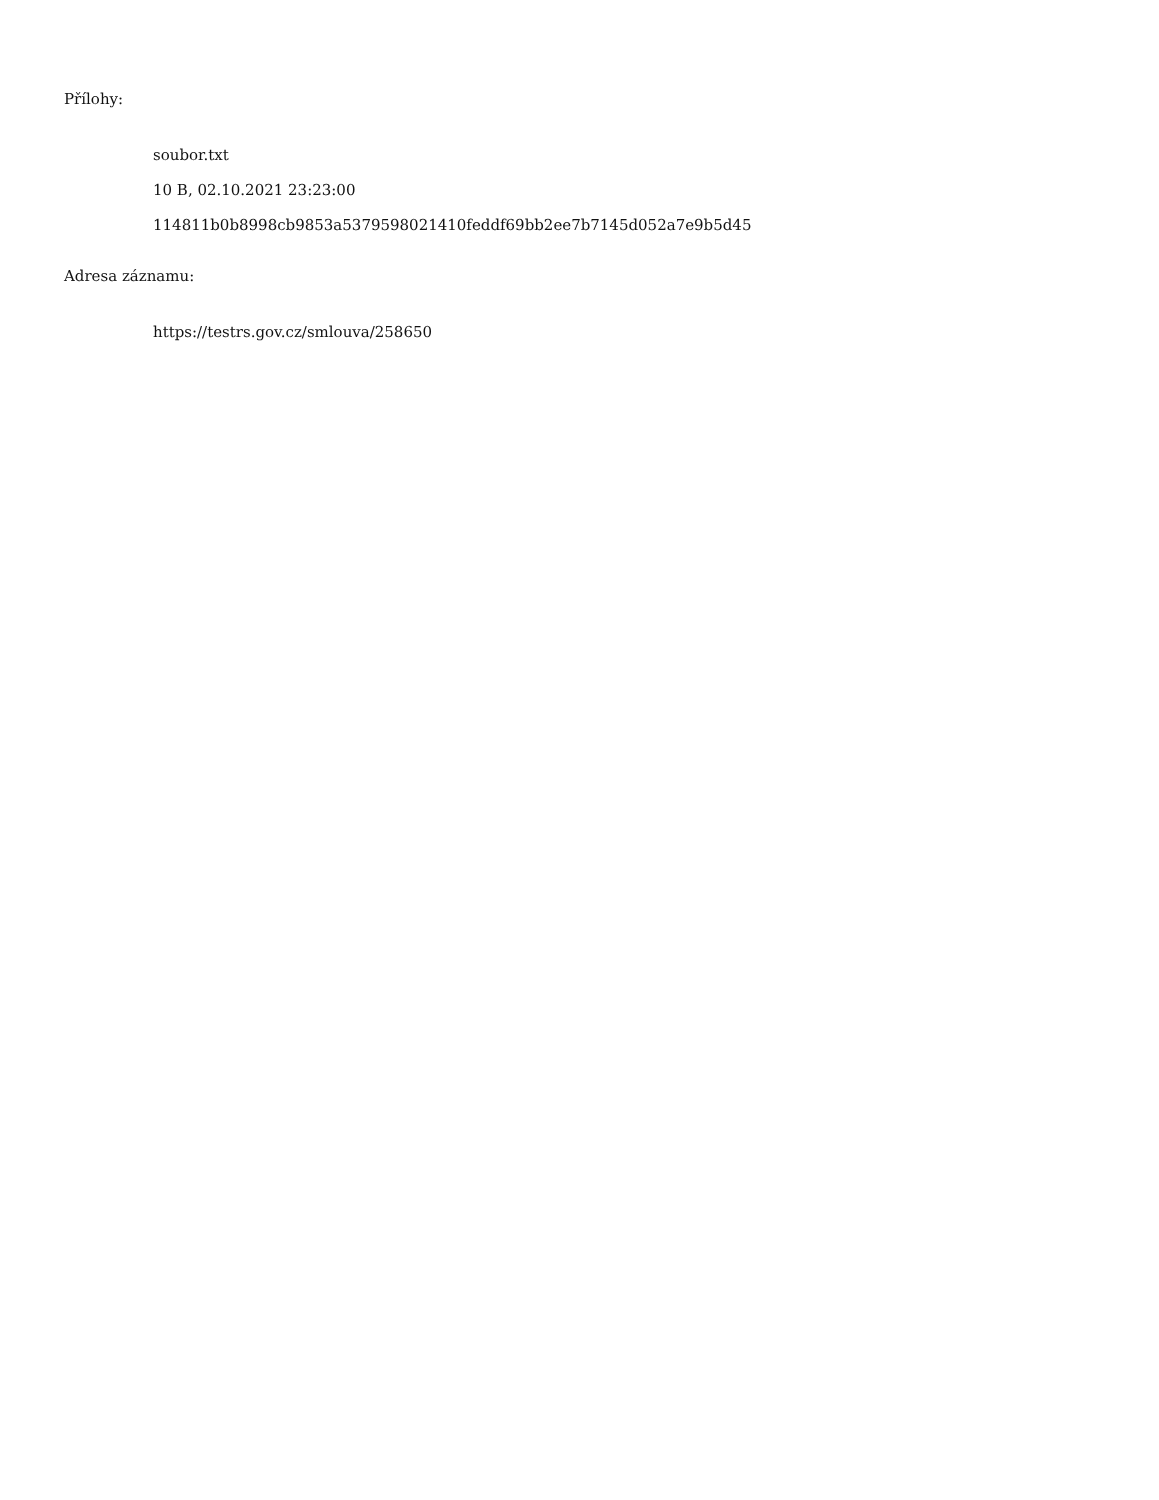Přílohy:
soubor.txt
10 B, 02.10.2021 23:23:00
114811b0b8998cb9853a5379598021410feddf69bb2ee7b7145d052a7e9b5d45
Adresa záznamu:
https://testrs.gov.cz/smlouva/258650